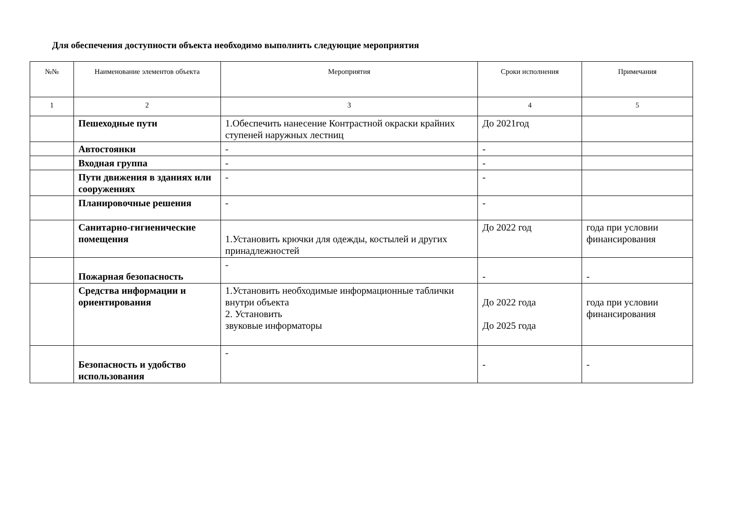Для обеспечения доступности объекта необходимо выполнить следующие мероприятия
| №№ | Наименование элементов объекта | Мероприятия | Сроки исполнения | Примечания |
| --- | --- | --- | --- | --- |
| 1 | 2 | 3 | 4 | 5 |
| | Пешеходные пути | 1.Обеспечить нанесение Контрастной окраски крайних ступеней наружных лестниц | До 2021год | |
| | Автостоянки | - | - | |
| | Входная группа | - | - | |
| | Пути движения в зданиях или сооружениях | - | - | |
| | Планировочные решения | - | - | |
| | Санитарно-гигиенические помещения | 1.Установить крючки для одежды, костылей и других принадлежностей | До 2022 год | года при условии финансирования |
| | Пожарная безопасность | - | - | - |
| | Средства информации и ориентирования | 1.Установить необходимые информационные таблички внутри объекта 2. Установить звуковые информаторы | До 2022 года До 2025 года | года при условии финансирования |
| | Безопасность и удобство использования | - | - | - |